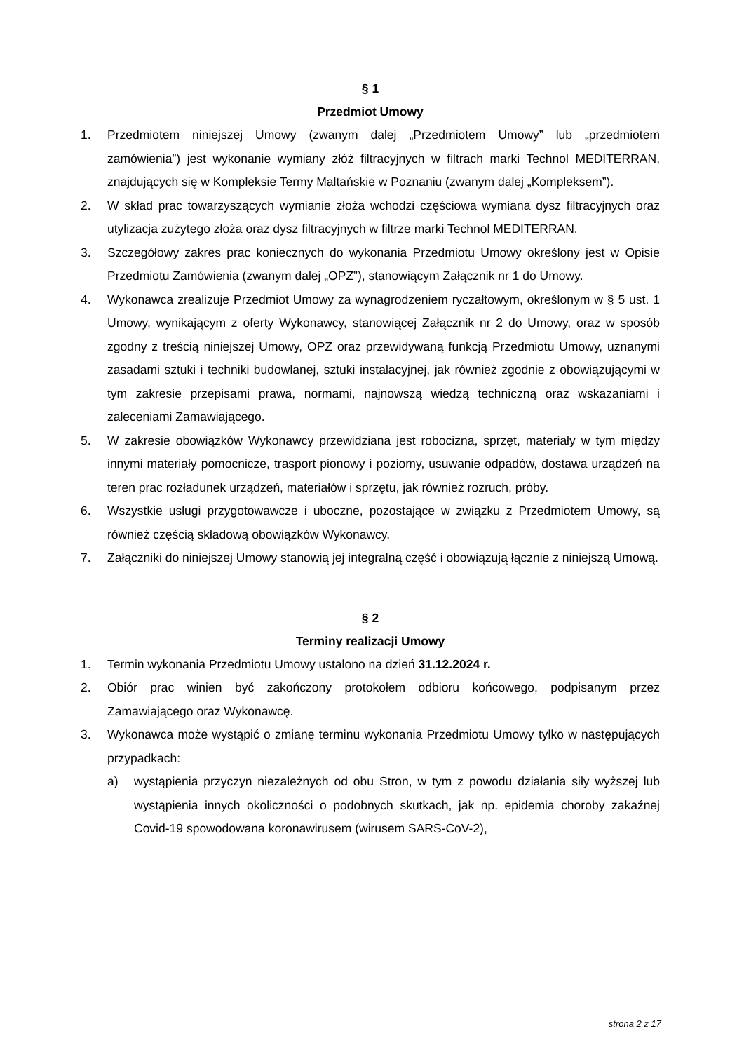§ 1
Przedmiot Umowy
1. Przedmiotem niniejszej Umowy (zwanym dalej „Przedmiotem Umowy” lub „przedmiotem zamówienia”) jest wykonanie wymiany złóż filtracyjnych w filtrach marki Technol MEDITERRAN, znajdujących się w Kompleksie Termy Maltańskie w Poznaniu (zwanym dalej „Kompleksem”).
2. W skład prac towarzyszących wymianie złoża wchodzi częściowa wymiana dysz filtracyjnych oraz utylizacja zużytego złoża oraz dysz filtracyjnych w filtrze marki Technol MEDITERRAN.
3. Szczegółowy zakres prac koniecznych do wykonania Przedmiotu Umowy określony jest w Opisie Przedmiotu Zamówienia (zwanym dalej „OPZ”), stanowiącym Załącznik nr 1 do Umowy.
4. Wykonawca zrealizuje Przedmiot Umowy za wynagrodzeniem ryczałtowym, określonym w § 5 ust. 1 Umowy, wynikającym z oferty Wykonawcy, stanowiącej Załącznik nr 2 do Umowy, oraz w sposób zgodny z treścią niniejszej Umowy, OPZ oraz przewidywaną funkcją Przedmiotu Umowy, uznanymi zasadami sztuki i techniki budowlanej, sztuki instalacyjnej, jak również zgodnie z obowiązującymi w tym zakresie przepisami prawa, normami, najnowszą wiedzą techniczną oraz wskazaniami i zaleceniami Zamawiającego.
5. W zakresie obowiązków Wykonawcy przewidziana jest robocizna, sprzęt, materiały w tym między innymi materiały pomocnicze, trasport pionowy i poziomy, usuwanie odpadów, dostawa urządzeń na teren prac rozładunek urządzeń, materiałów i sprzętu, jak również rozruch, próby.
6. Wszystkie usługi przygotowawcze i uboczne, pozostające w związku z Przedmiotem Umowy, są również częścią składową obowiązków Wykonawcy.
7. Załączniki do niniejszej Umowy stanowią jej integralną część i obowiązują łącznie z niniejszą Umową.
§ 2
Terminy realizacji Umowy
1. Termin wykonania Przedmiotu Umowy ustalono na dzień 31.12.2024 r.
2. Obiór prac winien być zakończony protokołem odbioru końcowego, podpisanym przez Zamawiającego oraz Wykonawcę.
3. Wykonawca może wystąpić o zmianę terminu wykonania Przedmiotu Umowy tylko w następujących przypadkach:
a) wystąpienia przyczyn niezależnych od obu Stron, w tym z powodu działania siły wyższej lub wystąpienia innych okoliczności o podobnych skutkach, jak np. epidemia choroby zakaźnej Covid-19 spowodowana koronawirusem (wirusem SARS-CoV-2),
strona 2 z 17